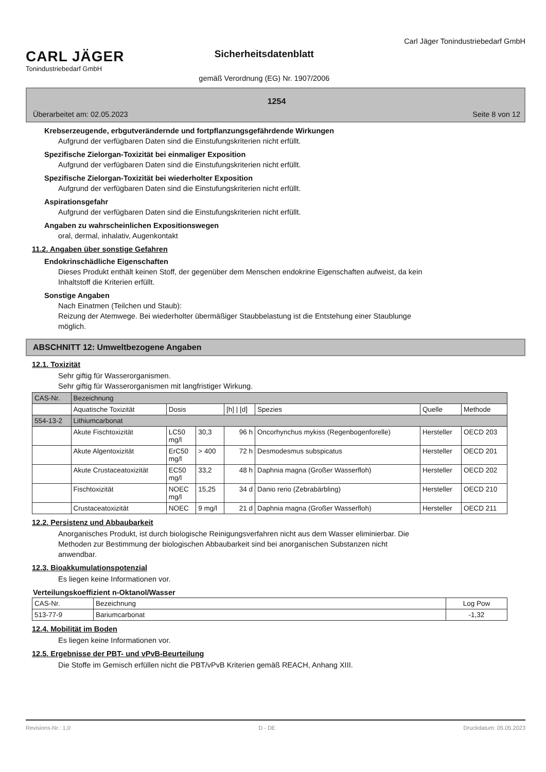CARL JÄGER
Tonindustriebedarf GmbH
Sicherheitsdatenblatt
gemäß Verordnung (EG) Nr. 1907/2006
Carl Jäger Tonindustriebedarf GmbH
1254
Überarbeitet am: 02.05.2023 Seite 8 von 12
Krebserzeugende, erbgutverändernde und fortpflanzungsgefährdende Wirkungen
Aufgrund der verfügbaren Daten sind die Einstufungskriterien nicht erfüllt.
Spezifische Zielorgan-Toxizität bei einmaliger Exposition
Aufgrund der verfügbaren Daten sind die Einstufungskriterien nicht erfüllt.
Spezifische Zielorgan-Toxizität bei wiederholter Exposition
Aufgrund der verfügbaren Daten sind die Einstufungskriterien nicht erfüllt.
Aspirationsgefahr
Aufgrund der verfügbaren Daten sind die Einstufungskriterien nicht erfüllt.
Angaben zu wahrscheinlichen Expositionswegen
oral, dermal, inhalativ, Augenkontakt
11.2. Angaben über sonstige Gefahren
Endokrinschädliche Eigenschaften
Dieses Produkt enthält keinen Stoff, der gegenüber dem Menschen endokrine Eigenschaften aufweist, da kein
Inhaltstoff die Kriterien erfüllt.
Sonstige Angaben
Nach Einatmen (Teilchen und Staub):
Reizung der Atemwege. Bei wiederholter übermäßiger Staubbelastung ist die Entstehung einer Staublunge
möglich.
ABSCHNITT 12: Umweltbezogene Angaben
12.1. Toxizität
Sehr giftig für Wasserorganismen.
Sehr giftig für Wasserorganismen mit langfristiger Wirkung.
| CAS-Nr. | Bezeichnung | | | | | | |
| --- | --- | --- | --- | --- | --- | --- | --- |
| | Aquatische Toxizität | Dosis | | [h] / [d] | Spezies | Quelle | Methode |
| 554-13-2 | Lithiumcarbonat | | | | | | |
| | Akute Fischtoxizität | LC50 mg/l | 30,3 | 96 h | Oncorhynchus mykiss (Regenbogenforelle) | Hersteller | OECD 203 |
| | Akute Algentoxizität | ErC50 mg/l | > 400 | 72 h | Desmodesmus subspicatus | Hersteller | OECD 201 |
| | Akute Crustaceatoxizität | EC50 mg/l | 33,2 | 48 h | Daphnia magna (Großer Wasserfloh) | Hersteller | OECD 202 |
| | Fischtoxizität | NOEC mg/l | 15,25 | 34 d | Danio rerio (Zebrabärbling) | Hersteller | OECD 210 |
| | Crustaceatoxizität | NOEC | 9 mg/l | 21 d | Daphnia magna (Großer Wasserfloh) | Hersteller | OECD 211 |
12.2. Persistenz und Abbaubarkeit
Anorganisches Produkt, ist durch biologische Reinigungsverfahren nicht aus dem Wasser eliminierbar. Die
Methoden zur Bestimmung der biologischen Abbaubarkeit sind bei anorganischen Substanzen nicht
anwendbar.
12.3. Bioakkumulationspotenzial
Es liegen keine Informationen vor.
Verteilungskoeffizient n-Oktanol/Wasser
| CAS-Nr. | Bezeichnung | Log Pow |
| --- | --- | --- |
| 513-77-9 | Bariumcarbonat | -1,32 |
12.4. Mobilität im Boden
Es liegen keine Informationen vor.
12.5. Ergebnisse der PBT- und vPvB-Beurteilung
Die Stoffe im Gemisch erfüllen nicht die PBT/vPvB Kriterien gemäß REACH, Anhang XIII.
Revisions-Nr.: 1,0 D - DE Druckdatum: 05.05.2023